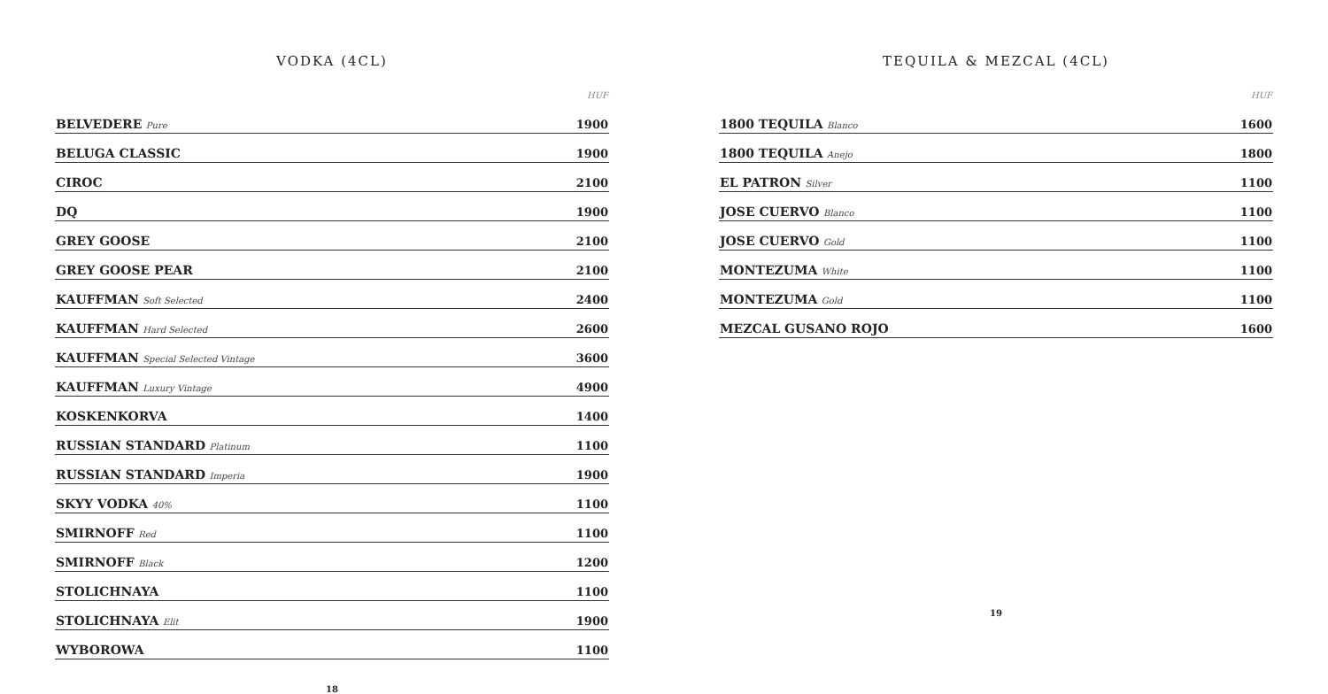VODKA (4CL)
| | HUF |
| --- | --- |
| BELVEDERE Pure | 1900 |
| BELUGA CLASSIC | 1900 |
| CIROC | 2100 |
| DQ | 1900 |
| GREY GOOSE | 2100 |
| GREY GOOSE PEAR | 2100 |
| KAUFFMAN Soft Selected | 2400 |
| KAUFFMAN Hard Selected | 2600 |
| KAUFFMAN Special Selected Vintage | 3600 |
| KAUFFMAN Luxury Vintage | 4900 |
| KOSKENKORVA | 1400 |
| RUSSIAN STANDARD Platinum | 1100 |
| RUSSIAN STANDARD Imperia | 1900 |
| SKYY VODKA 40% | 1100 |
| SMIRNOFF Red | 1100 |
| SMIRNOFF Black | 1200 |
| STOLICHNAYA | 1100 |
| STOLICHNAYA Elit | 1900 |
| WYBOROWA | 1100 |
18
TEQUILA & MEZCAL (4CL)
| | HUF |
| --- | --- |
| 1800 TEQUILA Blanco | 1600 |
| 1800 TEQUILA Anejo | 1800 |
| EL PATRON Silver | 1100 |
| JOSE CUERVO Blanco | 1100 |
| JOSE CUERVO Gold | 1100 |
| MONTEZUMA White | 1100 |
| MONTEZUMA Gold | 1100 |
| MEZCAL GUSANO ROJO | 1600 |
19